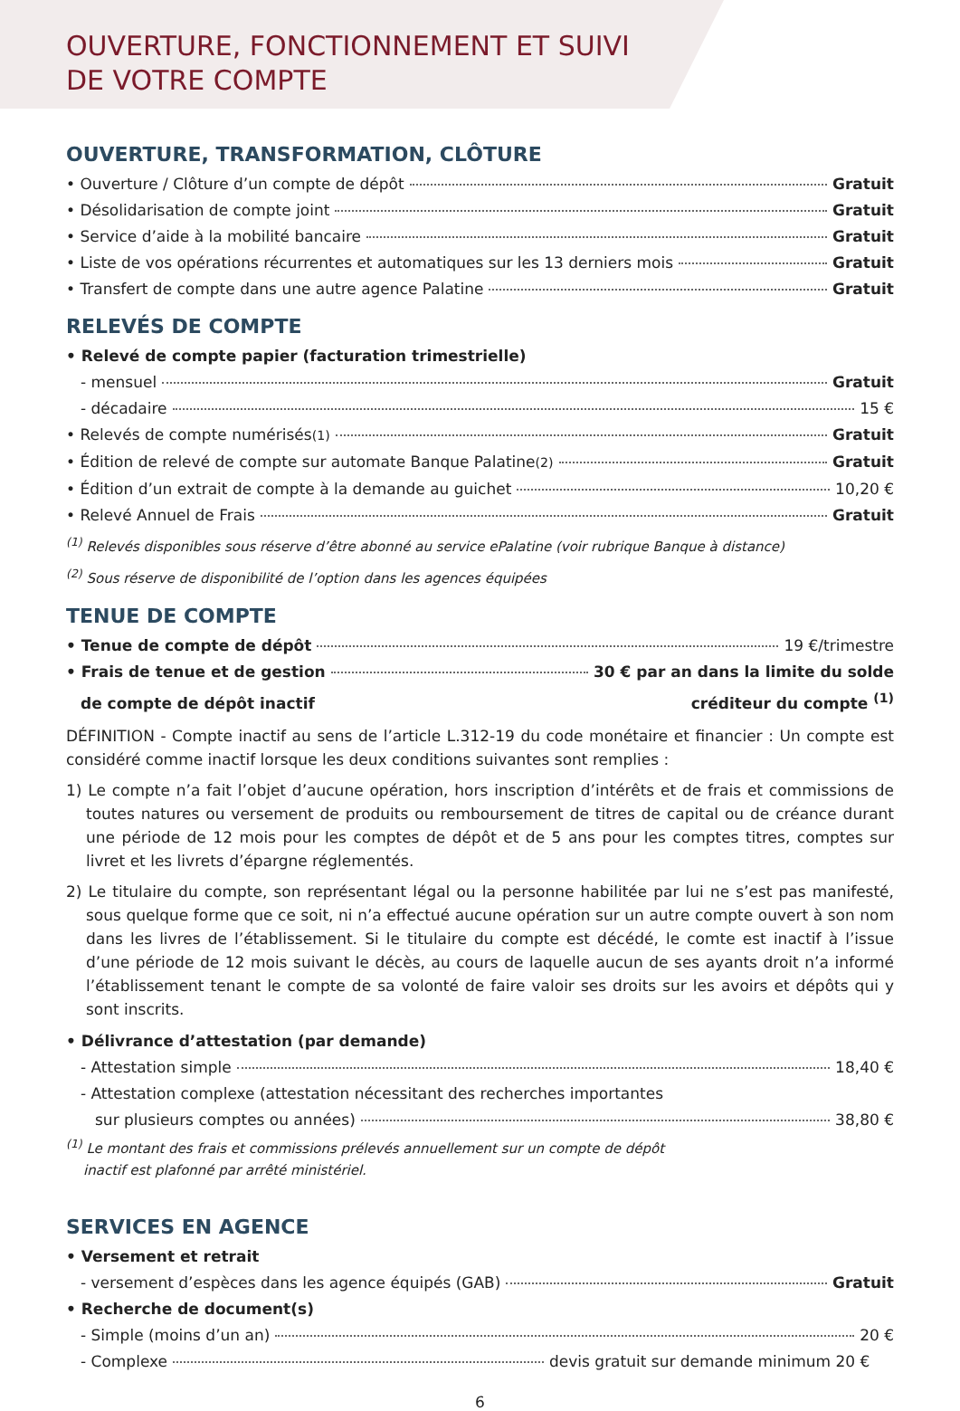OUVERTURE, FONCTIONNEMENT ET SUIVI
DE VOTRE COMPTE
OUVERTURE, TRANSFORMATION, CLÔTURE
• Ouverture / Clôture d’un compte de dépôt Gratuit
• Désolidarisation de compte joint Gratuit
• Service d’aide à la mobilité bancaire Gratuit
• Liste de vos opérations récurrentes et automatiques sur les 13 derniers mois Gratuit
• Transfert de compte dans une autre agence Palatine Gratuit
RELEVÉS DE COMPTE
• Relevé de compte papier (facturation trimestrielle)
- mensuel Gratuit
- décadaire 15 €
• Relevés de compte numérisés<sup>(1)</sup> Gratuit
• Édition de relevé de compte sur automate Banque Palatine<sup>(2)</sup> Gratuit
• Édition d’un extrait de compte à la demande au guichet 10,20 €
• Relevé Annuel de Frais Gratuit
<sup>(1)</sup> Relevés disponibles sous réserve d’être abonné au service ePalatine (voir rubrique Banque à distance)
<sup>(2)</sup> Sous réserve de disponibilité de l’option dans les agences équipées
TENUE DE COMPTE
• Tenue de compte de dépôt 19 €/trimestre
• Frais de tenue et de gestion 30 € par an dans la limite du solde
de compte de dépôt inactif créditeur du compte <sup>(1)</sup>
DÉFINITION - Compte inactif au sens de l’article L.312-19 du code monétaire et financier : Un compte est considéré comme inactif lorsque les deux conditions suivantes sont remplies :
1) Le compte n’a fait l’objet d’aucune opération, hors inscription d’intérêts et de frais et commissions de toutes natures ou versement de produits ou remboursement de titres de capital ou de créance durant une période de 12 mois pour les comptes de dépôt et de 5 ans pour les comptes titres, comptes sur livret et les livrets d’épargne réglementés.
2) Le titulaire du compte, son représentant légal ou la personne habilitée par lui ne s’est pas manifesté, sous quelque forme que ce soit, ni n’a effectué aucune opération sur un autre compte ouvert à son nom dans les livres de l’établissement. Si le titulaire du compte est décédé, le comte est inactif à l’issue d’une période de 12 mois suivant le décès, au cours de laquelle aucun de ses ayants droit n’a informé l’établissement tenant le compte de sa volonté de faire valoir ses droits sur les avoirs et dépôts qui y sont inscrits.
• Délivrance d’attestation (par demande)
- Attestation simple 18,40 €
- Attestation complexe (attestation nécessitant des recherches importantes
sur plusieurs comptes ou années) 38,80 €
<sup>(1)</sup> Le montant des frais et commissions prélevés annuellement sur un compte de dépôt
inactif est plafonné par arrêté ministériel.
SERVICES EN AGENCE
• Versement et retrait
- versement d’espèces dans les agence équipés (GAB) Gratuit
• Recherche de document(s)
- Simple (moins d’un an) 20 €
- Complexe devis gratuit sur demande minimum 20 €
6